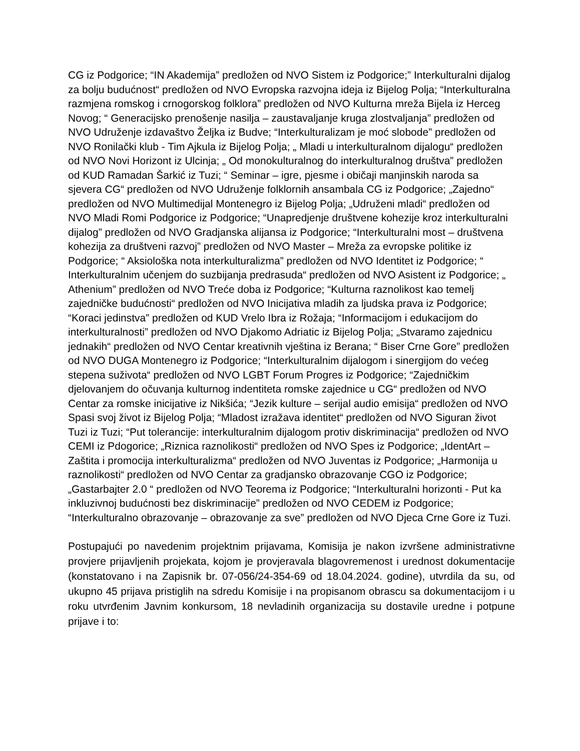CG iz Podgorice; “IN Akademija” predložen od NVO Sistem iz Podgorice;” Interkulturalni dijalog za bolju budućnost“ predložen od NVO Evropska razvojna ideja iz Bijelog Polja; “Interkulturalna razmjena romskog i crnogorskog folklora” predložen od NVO Kulturna mreža Bijela iz Herceg Novog; “ Generacijsko prenošenje nasilja – zaustavaljanje kruga zlostvaljanja” predložen od NVO Udruženje izdavaštvo Željka iz Budve; “Interkulturalizam je moć slobode” predložen od NVO Ronilački klub - Tim Ajkula iz Bijelog Polja; „ Mladi u interkulturalnom dijalogu“ predložen od NVO Novi Horizont iz Ulcinja; „ Od monokulturalnog do interkulturalnog društva” predložen od KUD Ramadan Šarkić iz Tuzi; “ Seminar – igre, pjesme i običaji manjinskih naroda sa sjevera CG“ predložen od NVO Udruženje folklornih ansambala CG iz Podgorice; „Zajedno“ predložen od NVO Multimedijal Montenegro iz Bijelog Polja; „Udruženi mladi“ predložen od NVO Mladi Romi Podgorice iz Podgorice; “Unapredjenje društvene kohezije kroz interkulturalni dijalog” predložen od NVO Gradjanska alijansa iz Podgorice; “Interkulturalni most – društvena kohezija za društveni razvoj” predložen od NVO Master – Mreža za evropske politike iz Podgorice; “ Aksiološka nota interkulturalizma” predložen od NVO Identitet iz Podgorice; “ Interkulturalnim učenjem do suzbijanja predrasuda“ predložen od NVO Asistent iz Podgorice; „ Athenium” predložen od NVO Treće doba iz Podgorice; “Kulturna raznolikost kao temelj zajedničke budućnosti“ predložen od NVO Inicijativa mladih za ljudska prava iz Podgorice; “Koraci jedinstva” predložen od KUD Vrelo Ibra iz Rožaja; “Informacijom i edukacijom do interkulturalnosti” predložen od NVO Djakomo Adriatic iz Bijelog Polja; „Stvaramo zajednicu jednakih“ predložen od NVO Centar kreativnih vještina iz Berana; “ Biser Crne Gore” predložen od NVO DUGA Montenegro iz Podgorice; “Interkulturalnim dijalogom i sinergijom do većeg stepena suživota“ predložen od NVO LGBT Forum Progres iz Podgorice; “Zajedničkim djelovanjem do očuvanja kulturnog indentiteta romske zajednice u CG“ predložen od NVO Centar za romske inicijative iz Nikšića; “Jezik kulture – serijal audio emisija“ predložen od NVO Spasi svoj život iz Bijelog Polja; “Mladost izražava identitet“ predložen od NVO Siguran život Tuzi iz Tuzi; “Put tolerancije: interkulturalnim dijalogom protiv diskriminacija“ predložen od NVO CEMI iz Pdogorice; „Riznica raznolikosti“ predložen od NVO Spes iz Podgorice; „IdentArt – Zaštita i promocija interkulturalizma“ predložen od NVO Juventas iz Podgorice; „Harmonija u raznolikosti“ predložen od NVO Centar za gradjansko obrazovanje CGO iz Podgorice; „Gastarbajter 2.0 “ predložen od NVO Teorema iz Podgorice; “Interkulturalni horizonti - Put ka inkluzivnoj budućnosti bez diskriminacije” predložen od NVO CEDEM iz Podgorice; “Interkulturalno obrazovanje – obrazovanje za sve” predložen od NVO Djeca Crne Gore iz Tuzi.
Postupajući po navedenim projektnim prijavama, Komisija je nakon izvršene administrativne provjere prijavljenih projekata, kojom je provjeravala blagovremenost i urednost dokumentacije (konstatovano i na Zapisnik br. 07-056/24-354-69 od 18.04.2024. godine), utvrdila da su, od ukupno 45 prijava pristiglih na sdredu Komisije i na propisanom obrascu sa dokumentacijom i u roku utvrđenim Javnim konkursom, 18 nevladinih organizacija su dostavile uredne i potpune prijave i to: